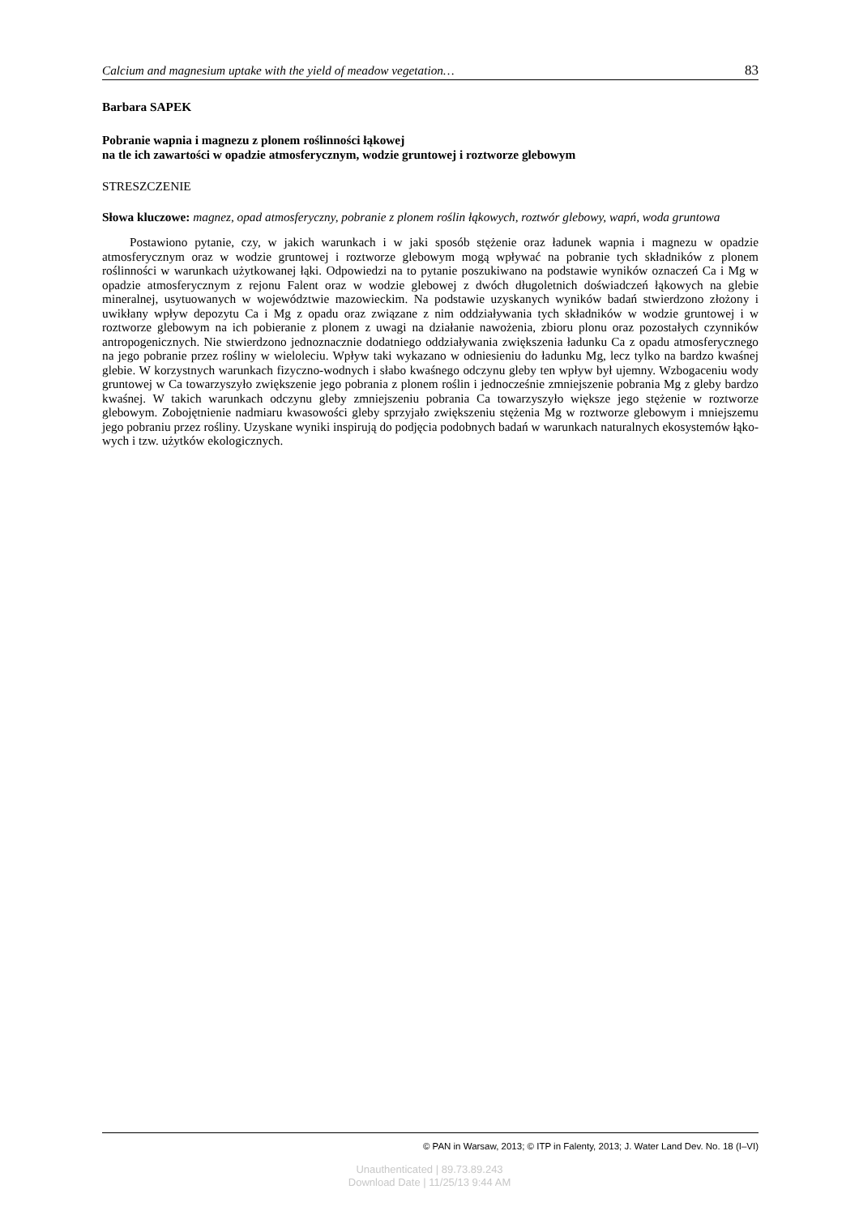Calcium and magnesium uptake with the yield of meadow vegetation… 83
Barbara SAPEK
Pobranie wapnia i magnezu z plonem roślinności łąkowej
na tle ich zawartości w opadzie atmosferycznym, wodzie gruntowej i roztworze glebowym
STRESZCZENIE
Słowa kluczowe: magnez, opad atmosferyczny, pobranie z plonem roślin łąkowych, roztwór glebowy, wapń, woda gruntowa
Postawiono pytanie, czy, w jakich warunkach i w jaki sposób stężenie oraz ładunek wapnia i magnezu w opadzie atmosferycznym oraz w wodzie gruntowej i roztworze glebowym mogą wpływać na pobranie tych składników z plonem roślinności w warunkach użytkowanej łąki. Odpowiedzi na to pytanie poszukiwano na podstawie wyników oznaczeń Ca i Mg w opadzie atmosferycznym z rejonu Falent oraz w wodzie glebowej z dwóch długoletnich doświadczeń łąkowych na glebie mineralnej, usytuowanych w województwie mazowiec­kim. Na podstawie uzyskanych wyników badań stwierdzono złożony i uwikłany wpływ depozytu Ca i Mg z opadu oraz związane z nim oddziaływania tych składników w wodzie gruntowej i w roztworze glebowym na ich pobieranie z plonem z uwagi na działanie nawożenia, zbioru plonu oraz pozostałych czynników antropoge­nicznych. Nie stwierdzono jednoznacznie dodatniego oddziaływania zwiększenia ładunku Ca z opadu atmosfe­rycznego na jego pobranie przez rośliny w wieloleciu. Wpływ taki wykazano w odniesieniu do ładunku Mg, lecz tylko na bardzo kwaśnej glebie. W korzystnych warunkach fizyczno-wodnych i słabo kwaśnego odczynu gleby ten wpływ był ujemny. Wzbogaceniu wody gruntowej w Ca towarzyszyło zwiększenie jego pobrania z plonem roślin i jednocześnie zmniejszenie pobrania Mg z gleby bardzo kwaśnej. W takich warunkach odczynu gleby zmniejszeniu pobrania Ca towarzyszyło większe jego stężenie w roztworze glebowym. Zobojętnienie nadmiaru kwasowości gleby sprzyjało zwiększeniu stężenia Mg w roztworze glebowym i mniejszemu jego pobraniu przez rośliny. Uzyskane wyniki inspirują do podjęcia podobnych badań w warunkach naturalnych ekosystemów łąko­wych i tzw. użytków ekologicznych.
© PAN in Warsaw, 2013; © ITP in Falenty, 2013; J. Water Land Dev. No. 18 (I–VI)
Unauthenticated | 89.73.89.243
Download Date | 11/25/13 9:44 AM